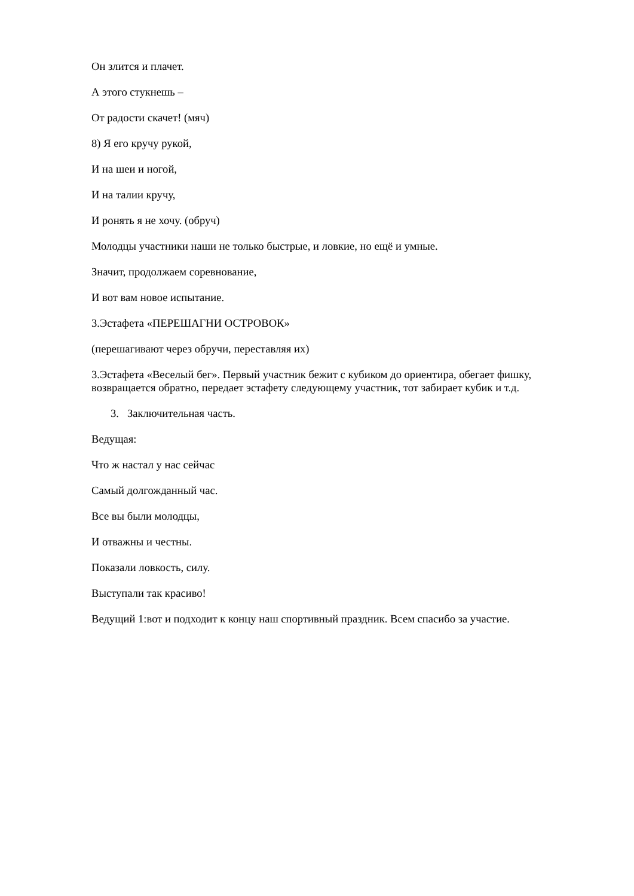Он злится и плачет.
А этого стукнешь –
От радости скачет! (мяч)
8) Я его кручу рукой,
И на шеи и ногой,
И на талии кручу,
И ронять я не хочу. (обруч)
Молодцы участники наши не только быстрые, и ловкие, но ещё и умные.
Значит, продолжаем соревнование,
И вот вам новое испытание.
3.Эстафета «ПЕРЕШАГНИ ОСТРОВОК»
(перешагивают через обручи, переставляя их)
3.Эстафета «Веселый бег». Первый участник бежит с кубиком до ориентира, обегает фишку, возвращается обратно, передает эстафету следующему участник, тот забирает кубик и т.д.
3. Заключительная часть.
Ведущая:
Что ж настал у нас сейчас
Самый долгожданный час.
Все вы были молодцы,
И отважны и честны.
Показали ловкость, силу.
Выступали так красиво!
Ведущий 1:вот и подходит к концу наш спортивный праздник. Всем спасибо за участие.